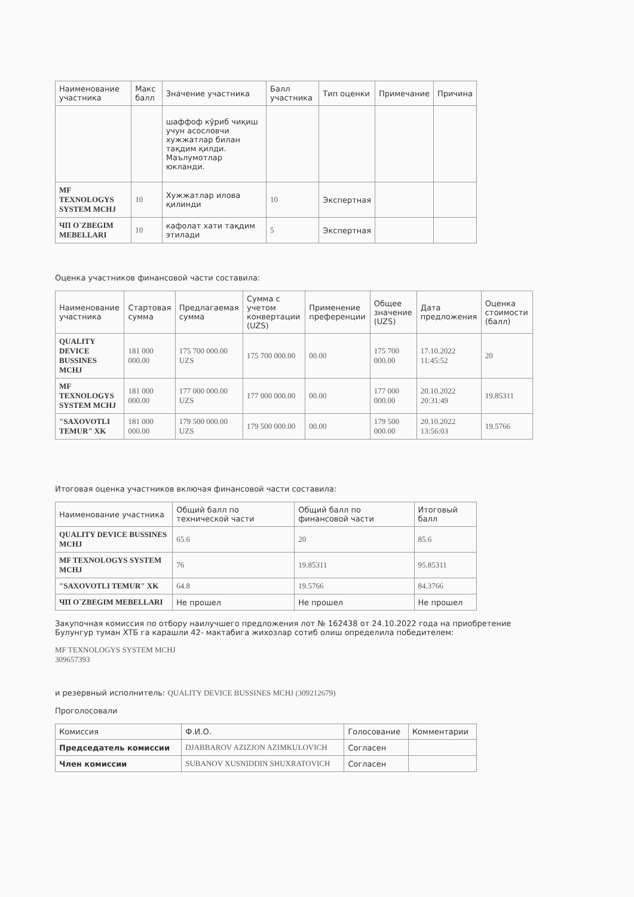| Наименование участника | Макс балл | Значение участника | Балл участника | Тип оценки | Примечание | Причина |
| --- | --- | --- | --- | --- | --- | --- |
| | | шаффоф кўриб чиқиш учун асословчи хужжатлар билан тақдим қилди. Маълумотлар юкланди. | | | | |
| MF TEXNOLOGYS SYSTEM MCHJ | 10 | Хужжатлар илова қилинди | 10 | Экспертная | | |
| ЧП O`ZBEGIM MEBELLARI | 10 | кафолат хати тақдим этилади | 5 | Экспертная | | |
Оценка участников финансовой части составила:
| Наименование участника | Стартовая сумма | Предлагаемая сумма | Сумма с учетом конвертации (UZS) | Применение преференции | Общее значение (UZS) | Дата предложения | Оценка стоимости (балл) |
| --- | --- | --- | --- | --- | --- | --- | --- |
| QUALITY DEVICE BUSSINES MCHJ | 181 000 000.00 | 175 700 000.00 UZS | 175 700 000.00 | 00.00 | 175 700 000.00 | 17.10.2022 11:45:52 | 20 |
| MF TEXNOLOGYS SYSTEM MCHJ | 181 000 000.00 | 177 000 000.00 UZS | 177 000 000.00 | 00.00 | 177 000 000.00 | 20.10.2022 20:31:49 | 19.85311 |
| "SAXOVOTLI TEMUR" XK | 181 000 000.00 | 179 500 000.00 UZS | 179 500 000.00 | 00.00 | 179 500 000.00 | 20.10.2022 13:56:03 | 19.5766 |
Итоговая оценка участников включая финансовой части составила:
| Наименование участника | Общий балл по технической части | Общий балл по финансовой части | Итоговый балл |
| --- | --- | --- | --- |
| QUALITY DEVICE BUSSINES MCHJ | 65.6 | 20 | 85.6 |
| MF TEXNOLOGYS SYSTEM MCHJ | 76 | 19.85311 | 95.85311 |
| "SAXOVOTLI TEMUR" XK | 64.8 | 19.5766 | 84.3766 |
| ЧП O`ZBEGIM MEBELLARI | Не прошел | Не прошел | Не прошел |
Закупочная комиссия по отбору наилучшего предложения лот № 162438 от 24.10.2022 года на приобретение
Булунгур туман ХТБ га карашли 42- мактабига жихозлар сотиб олиш определила победителем:
MF TEXNOLOGYS SYSTEM MCHJ
309657393
и резервный исполнитель: QUALITY DEVICE BUSSINES MCHJ (309212679)
Проголосовали
| Комиссия | Ф.И.О. | Голосование | Комментарии |
| --- | --- | --- | --- |
| Председатель комиссии | DJABBAROV AZIZJON AZIMKULOVICH | Согласен | |
| Член комиссии | SUBANOV XUSNIDDIN SHUXRATOVICH | Согласен | |